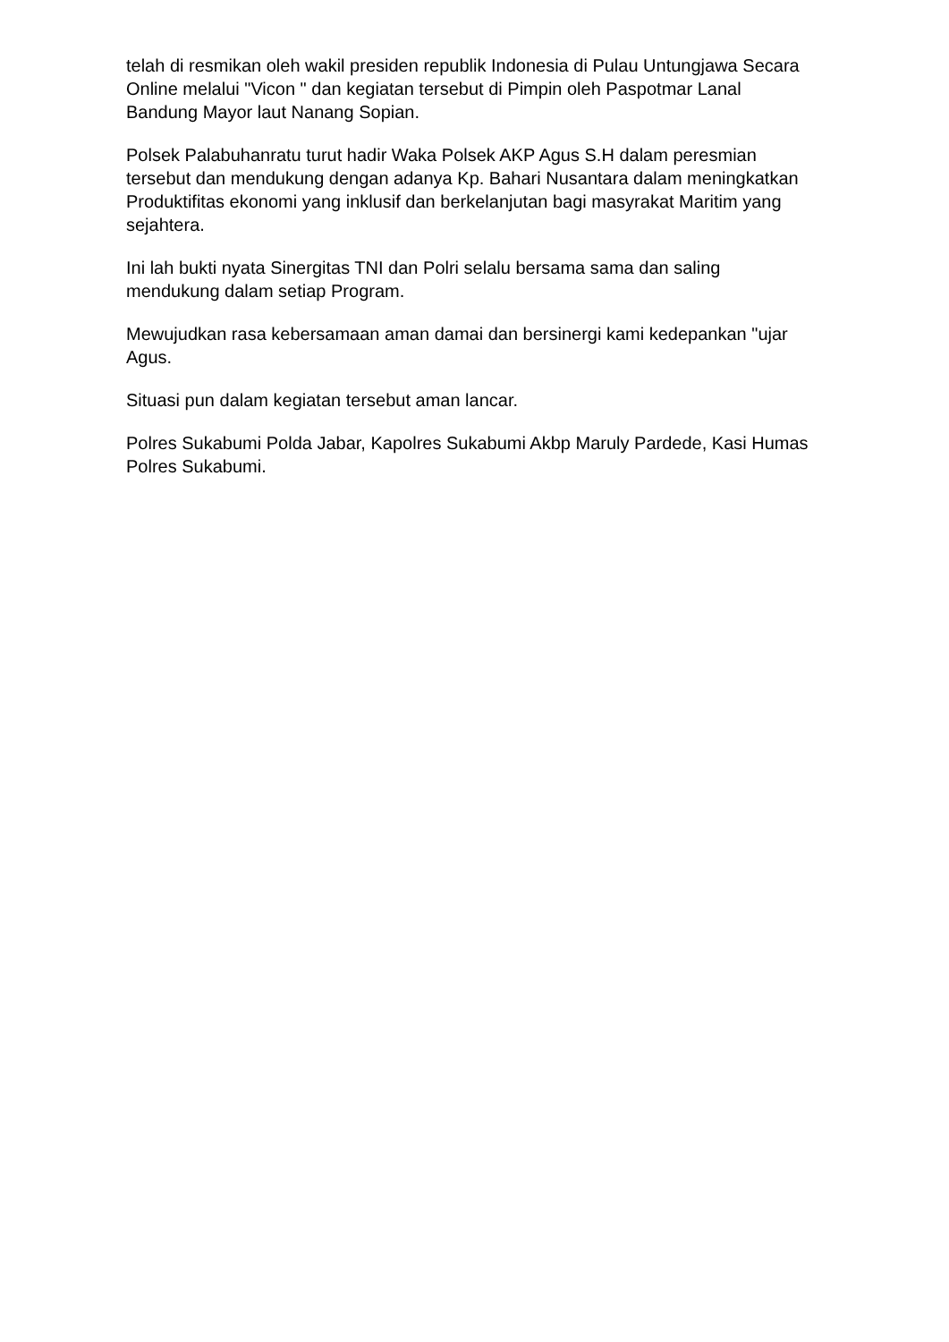telah di resmikan oleh wakil presiden republik Indonesia di Pulau Untungjawa Secara Online melalui "Vicon " dan kegiatan tersebut di Pimpin oleh Paspotmar Lanal Bandung Mayor laut Nanang Sopian.
Polsek Palabuhanratu turut hadir Waka Polsek AKP Agus S.H dalam peresmian tersebut dan mendukung dengan adanya Kp. Bahari Nusantara dalam meningkatkan Produktifitas ekonomi yang inklusif dan berkelanjutan bagi masyrakat Maritim yang sejahtera.
Ini lah bukti nyata Sinergitas TNI dan Polri selalu bersama sama dan saling mendukung dalam setiap Program.
Mewujudkan rasa kebersamaan aman damai dan bersinergi kami kedepankan "ujar Agus.
Situasi pun dalam kegiatan tersebut aman lancar.
Polres Sukabumi Polda Jabar, Kapolres Sukabumi Akbp Maruly Pardede, Kasi Humas Polres Sukabumi.